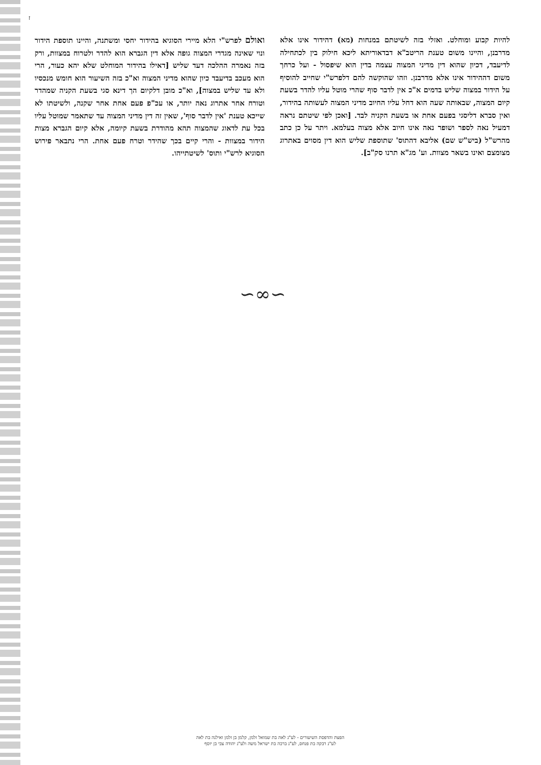ז
להיות קבוע ומוחלט. ואזלי בזה לשיטתם במנחות (מא) דהידור אינו אלא מדרבנן, והיינו משום טענת הריטב"א דבדאוריתא ליכא חילוק בין לכתחילה לדיעבד, דכיון שהוא דין מדיני המצוה עצמה בדין הוא שיפסול - ועל כרחך משום דההידור אינו אלא מדרבנן. וזהו שהוקשה להם דלפרש"י שחייב להוסיף על הידור במצוה שליש בדמים א"כ אין לדבר סוף שהרי מוטל עליו להדר בשעת קיום המצוה, שבאותה שעה הוא דחל עליו החיוב מדיני המצוה לעשותה בהידור, ואין סברא דליסגי בפעם אחת או בשעת הקניה לבד. [ואכן לפי שיטתם נראה דמעיל נאה לספר ושופר נאה אינו חיוב אלא מצוה בעלמא. ויתר על כן כתב מהרש"ל (ביש"ש שם) אליבא דהתוס' שתוספת שליש הוא דין מסוים באתרוג מצומצם ואינו בשאר מצוות. וע' מג"א תרנו סק"ב].
ואולם לפרש"י הלא מיירי הסוגיא בהידור יחסי ומשתנה, והיינו תוספת הידור ונוי שאינה מגדרי המצוה גופה אלא דין הגברא הוא להדר ולטרוח במצוות, ורק בזה נאמרה ההלכה דעד שליש [דאילו בהידור המוחלט שלא יהא כעור, הרי הוא מעכב בדיעבד כיון שהוא מדיני המצוה וא"כ בזה השיעור הוא חומש מנכסיו ולא עד שליש במצוה], וא"כ מובן דלקיום הך דינא סגי בשעת הקניה שמהדר וטורח אחר אתרוג נאה יותר, או עכ"פ פעם אחת אחר שקנה, ולשיטתו לא שייכא טענת 'אין לדבר סוף', שאין זה דין מדיני המצוה עד שתאמר שמוטל עליו בכל עת לדאוג שהמצוה תהא מהודרת בשעת קיומה, אלא קיום הגברא מצות הידור במצוות - והרי קיים בכך שהידר וטרח פעם אחת. הרי נתבאר פירוש הסוגיא לרש"י ותוס' לשיטתייהו.
∽∞∽
הפצת והדפסת השיעורים - לע"נ לאה בת שמואל זלמן, קלמן בן זלמן ואילנה בת לאה
לע"נ רבקה בת פנחס, לע"נ ברכה בת ישראל משה ולע"נ יהודה צבי בן יוסף